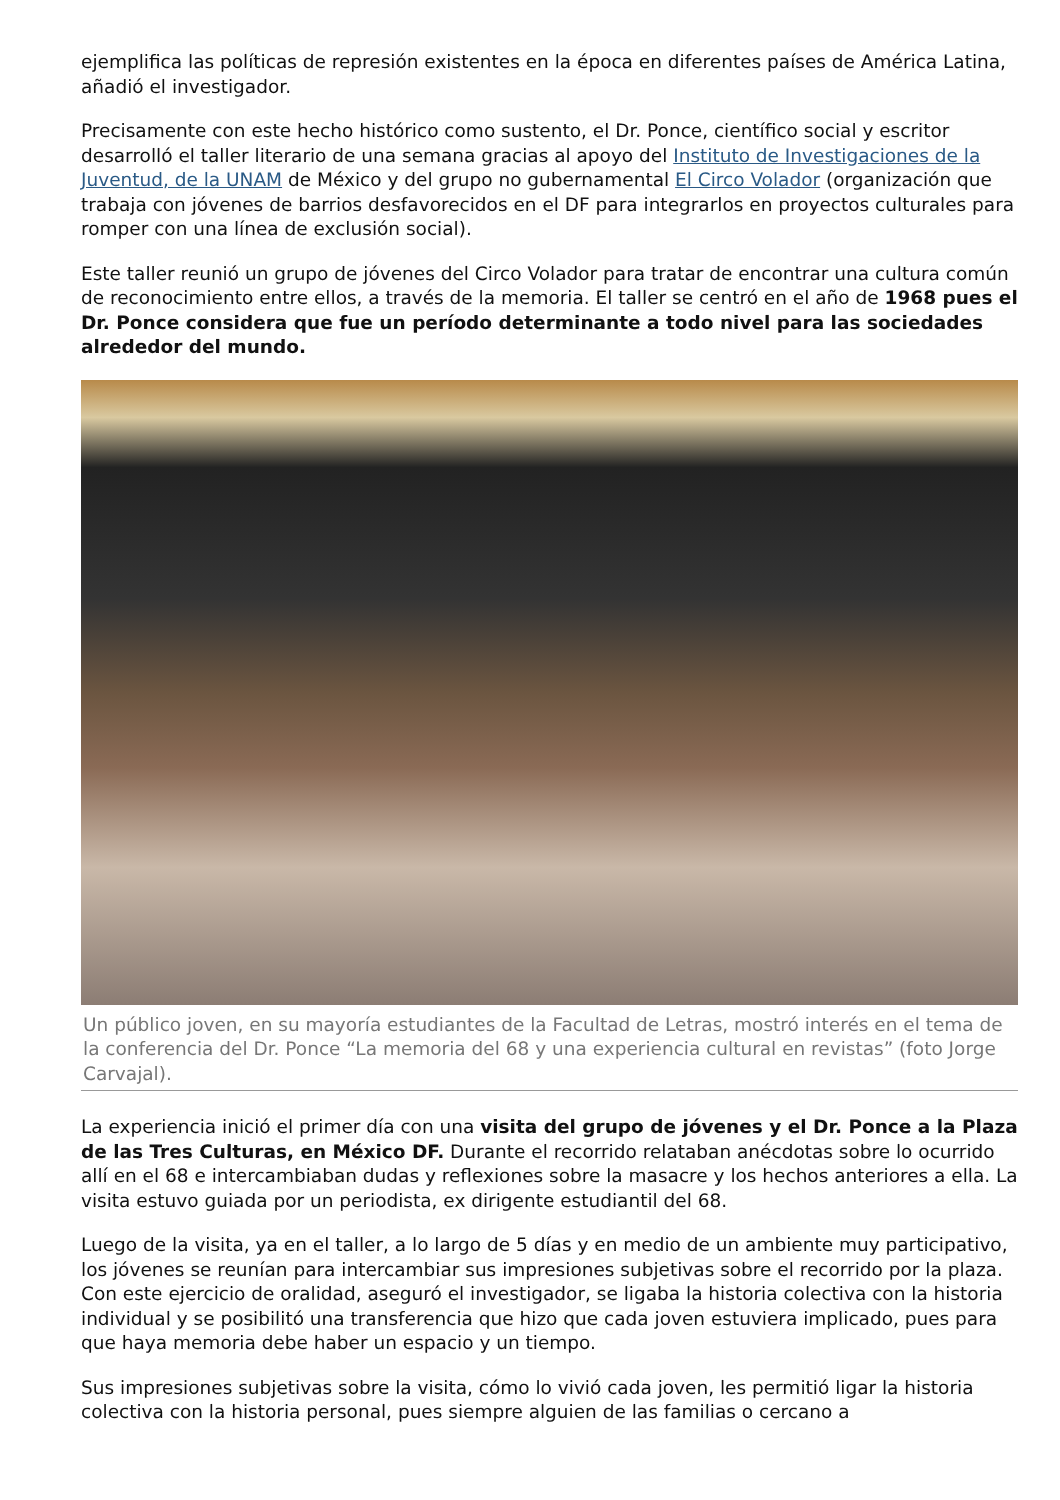ejemplifica las políticas de represión existentes en la época en diferentes países de América Latina, añadió el investigador.
Precisamente con este hecho histórico como sustento, el Dr. Ponce, científico social y escritor desarrolló el taller literario de una semana gracias al apoyo del Instituto de Investigaciones de la Juventud, de la UNAM de México y del grupo no gubernamental El Circo Volador (organización que trabaja con jóvenes de barrios desfavorecidos en el DF para integrarlos en proyectos culturales para romper con una línea de exclusión social).
Este taller reunió un grupo de jóvenes del Circo Volador para tratar de encontrar una cultura común de reconocimiento entre ellos, a través de la memoria. El taller se centró en el año de 1968 pues el Dr. Ponce considera que fue un período determinante a todo nivel para las sociedades alrededor del mundo.
Un público joven, en su mayoría estudiantes de la Facultad de Letras, mostró interés en el tema de la conferencia del Dr. Ponce “La memoria del 68 y una experiencia cultural en revistas” (foto Jorge Carvajal).
La experiencia inició el primer día con una visita del grupo de jóvenes y el Dr. Ponce a la Plaza de las Tres Culturas, en México DF. Durante el recorrido relataban anécdotas sobre lo ocurrido allí en el 68 e intercambiaban dudas y reflexiones sobre la masacre y los hechos anteriores a ella. La visita estuvo guiada por un periodista, ex dirigente estudiantil del 68.
Luego de la visita, ya en el taller, a lo largo de 5 días y en medio de un ambiente muy participativo, los jóvenes se reunían para intercambiar sus impresiones subjetivas sobre el recorrido por la plaza. Con este ejercicio de oralidad, aseguró el investigador, se ligaba la historia colectiva con la historia individual y se posibilitó una transferencia que hizo que cada joven estuviera implicado, pues para que haya memoria debe haber un espacio y un tiempo.
Sus impresiones subjetivas sobre la visita, cómo lo vivió cada joven, les permitió ligar la historia colectiva con la historia personal, pues siempre alguien de las familias o cercano a